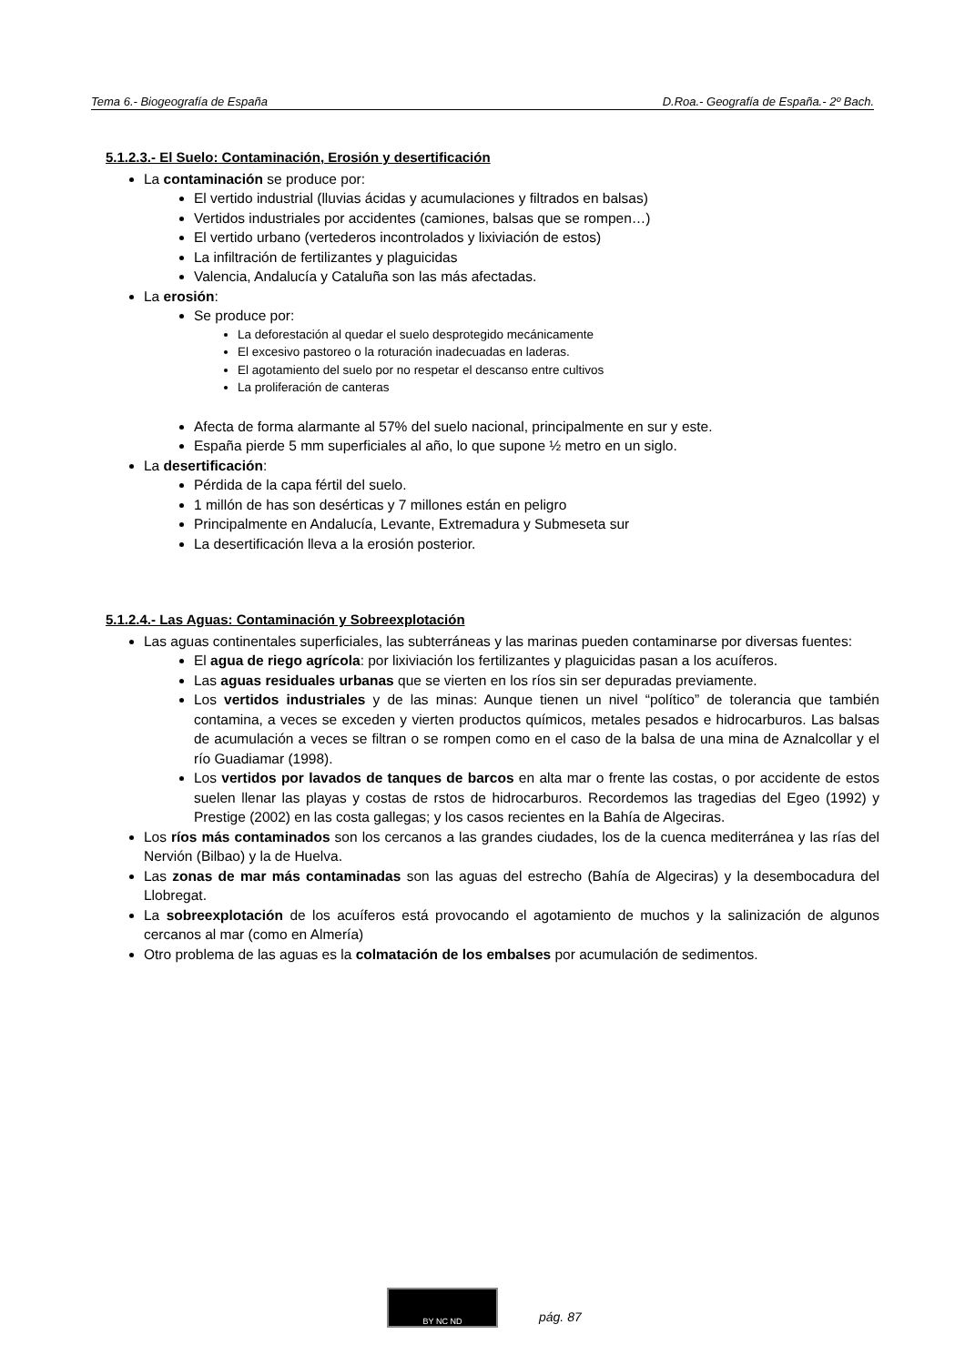Tema 6.- Biogeografía de España D.Roa.- Geografía de España.- 2º Bach.
5.1.2.3.- El Suelo: Contaminación, Erosión y desertificación
La contaminación se produce por:
El vertido industrial (lluvias ácidas y acumulaciones y filtrados en balsas)
Vertidos industriales por accidentes (camiones, balsas que se rompen…)
El vertido urbano (vertederos incontrolados y lixiviación de estos)
La infiltración de fertilizantes y plaguicidas
Valencia, Andalucía y Cataluña son las más afectadas.
La erosión:
Se produce por:
La deforestación al quedar el suelo desprotegido mecánicamente
El excesivo pastoreo o la roturación inadecuadas en laderas.
El agotamiento del suelo por no respetar el descanso entre cultivos
La proliferación de canteras
Afecta de forma alarmante al 57% del suelo nacional, principalmente en sur y este.
España pierde 5 mm superficiales al año, lo que supone ½ metro en un siglo.
La desertificación:
Pérdida de la capa fértil del suelo.
1 millón de has son desérticas y 7 millones están en peligro
Principalmente en Andalucía, Levante, Extremadura y Submeseta sur
La desertificación lleva a la erosión posterior.
5.1.2.4.- Las Aguas: Contaminación y Sobreexplotación
Las aguas continentales superficiales, las subterráneas y las marinas pueden contaminarse por diversas fuentes:
El agua de riego agrícola: por lixiviación los fertilizantes y plaguicidas pasan a los acuíferos.
Las aguas residuales urbanas que se vierten en los ríos sin ser depuradas previamente.
Los vertidos industriales y de las minas: Aunque tienen un nivel “político” de tolerancia que también contamina, a veces se exceden y vierten productos químicos, metales pesados e hidrocarburos. Las balsas de acumulación a veces se filtran o se rompen como en el caso de la balsa de una mina de Aznalcollar y el río Guadiamar (1998).
Los vertidos por lavados de tanques de barcos en alta mar o frente las costas, o por accidente de estos suelen llenar las playas y costas de rstos de hidrocarburos. Recordemos las tragedias del Egeo (1992) y Prestige (2002) en las costa gallegas; y los casos recientes en la Bahía de Algeciras.
Los ríos más contaminados son los cercanos a las grandes ciudades, los de la cuenca mediterránea y las rías del Nervión (Bilbao) y la de Huelva.
Las zonas de mar más contaminadas son las aguas del estrecho (Bahía de Algeciras) y la desembocadura del Llobregat.
La sobreexplotación de los acuíferos está provocando el agotamiento de muchos y la salinización de algunos cercanos al mar (como en Almería)
Otro problema de las aguas es la colmatación de los embalses por acumulación de sedimentos.
BY NC ND
pág. 87